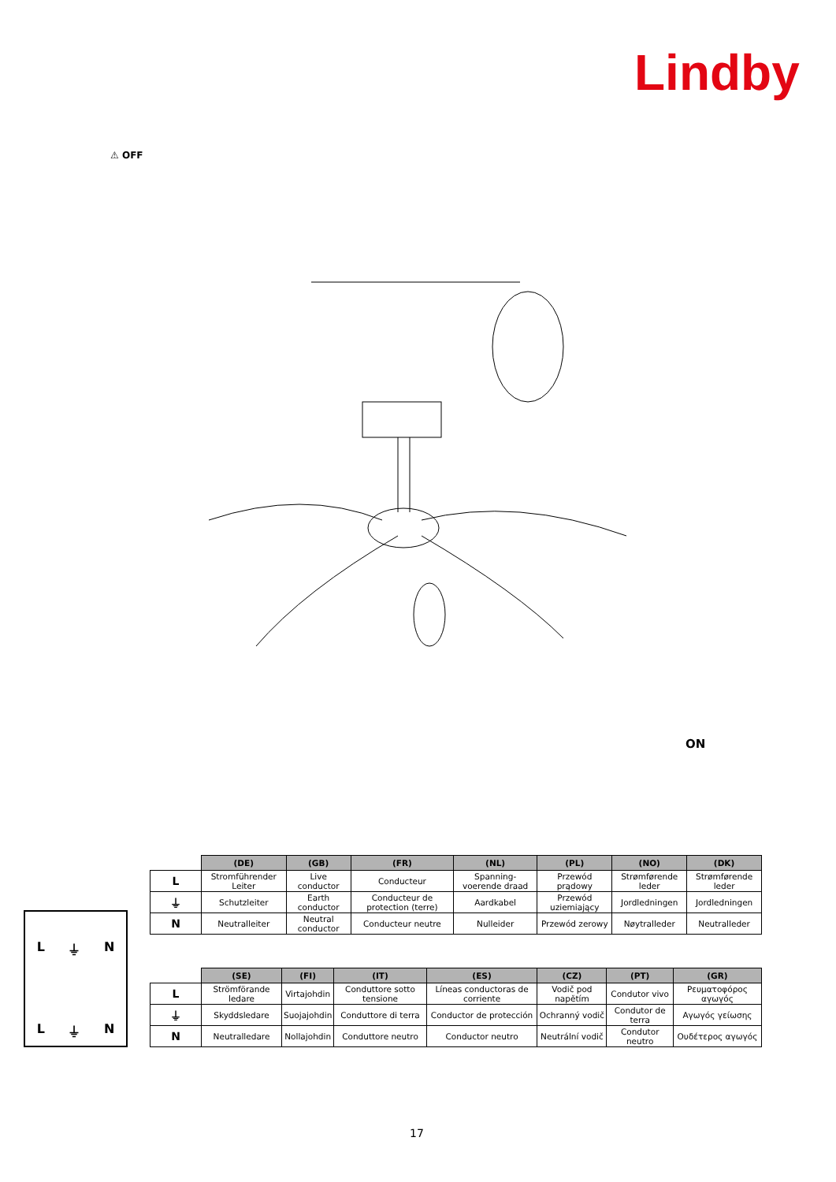Lindby
⚠ OFF
ON
L ⏚ N
L ⏚ N
| | (DE) | (GB) | (FR) | (NL) | (PL) | (NO) | (DK) |
| --- | --- | --- | --- | --- | --- | --- | --- |
| L | Stromführender Leiter | Live conductor | Conducteur | Spanning-voerende draad | Przewód prądowy | Strømførende leder | Strømførende leder |
| ⏚ | Schutzleiter | Earth conductor | Conducteur de protection (terre) | Aardkabel | Przewód uziemiający | Jordledningen | Jordledningen |
| N | Neutralleiter | Neutral conductor | Conducteur neutre | Nulleider | Przewód zerowy | Nøytralleder | Neutralleder |
| | (SE) | (FI) | (IT) | (ES) | (CZ) | (PT) | (GR) |
| --- | --- | --- | --- | --- | --- | --- | --- |
| L | Strömförande ledare | Virtajohdin | Conduttore sotto tensione | Líneas conductoras de corriente | Vodič pod napětím | Condutor vivo | Ρευματοφόρος αγωγός |
| ⏚ | Skyddsledare | Suojajohdin | Conduttore di terra | Conductor de protección | Ochranný vodič | Condutor de terra | Αγωγός γείωσης |
| N | Neutralledare | Nollajohdin | Conduttore neutro | Conductor neutro | Neutrální vodič | Condutor neutro | Ουδέτερος αγωγός |
17